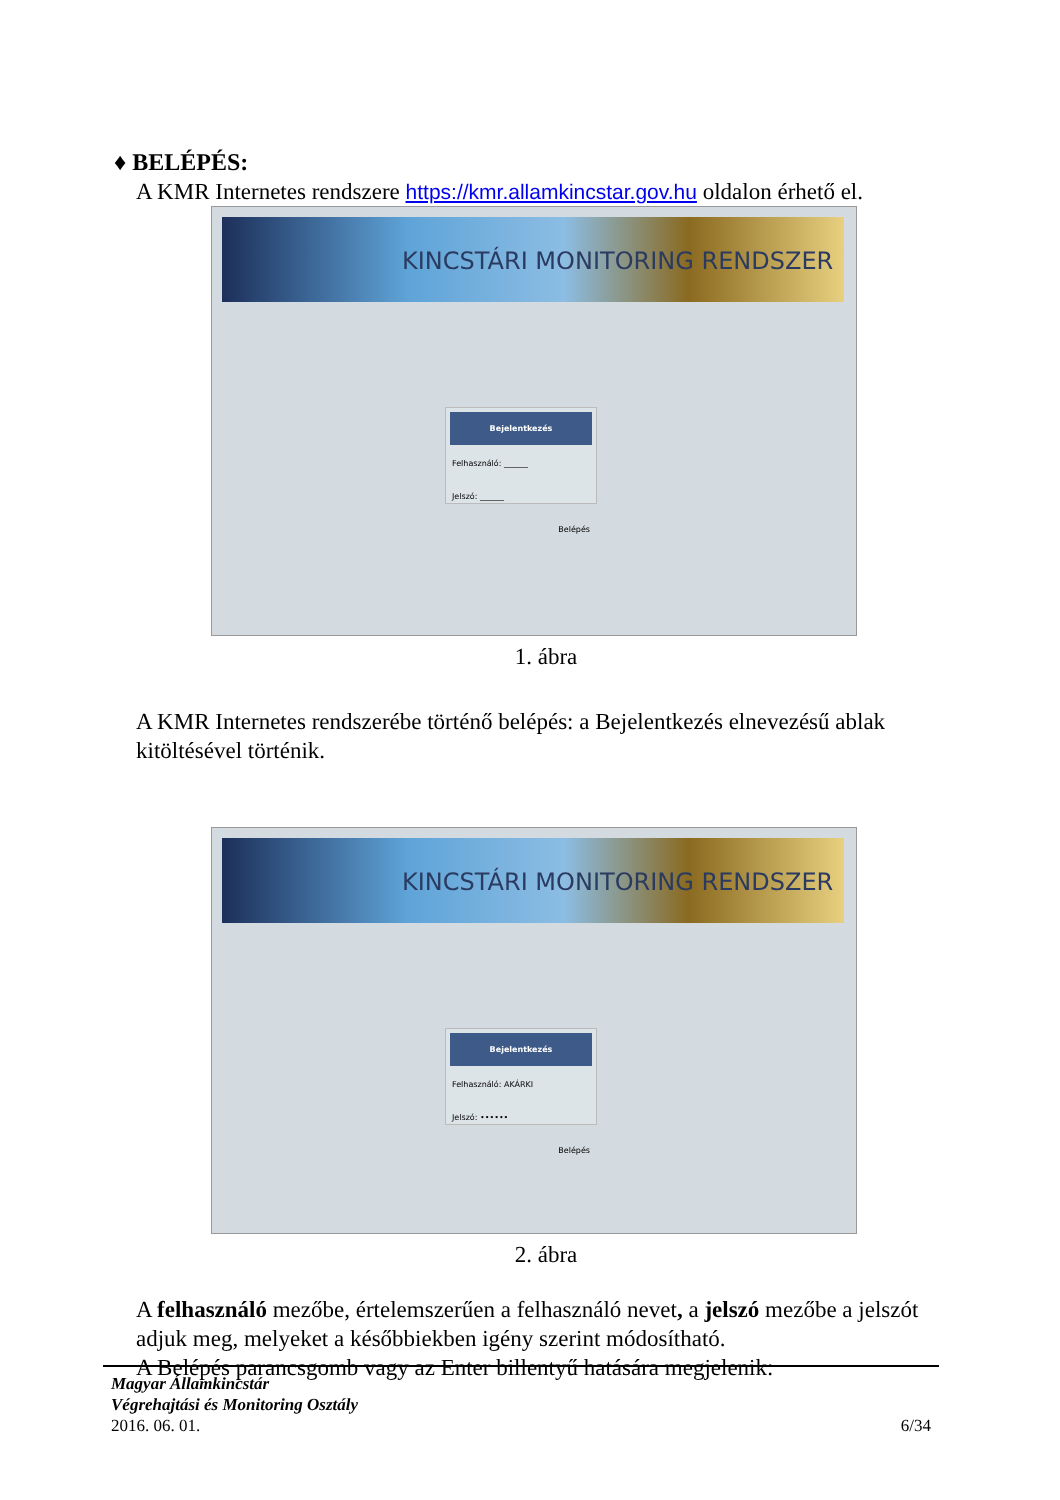♦ BELÉPÉS:
A KMR Internetes rendszere https://kmr.allamkincstar.gov.hu oldalon érhető el.
KINCSTÁRI MONITORING RENDSZER
Bejelentkezés
Felhasználó: ______
Jelszó: ______
Belépés
1. ábra
A KMR Internetes rendszerébe történő belépés: a Bejelentkezés elnevezésű ablak kitöltésével történik.
KINCSTÁRI MONITORING RENDSZER
Bejelentkezés
Felhasználó: AKÁRKI
Jelszó: ••••••
Belépés
2. ábra
A felhasználó mezőbe, értelemszerűen a felhasználó nevet, a jelszó mezőbe a jelszót adjuk meg, melyeket a későbbiekben igény szerint módosítható.
A Belépés parancsgomb vagy az Enter billentyű hatására megjelenik:
Magyar Államkincstár
Végrehajtási és Monitoring Osztály
2016. 06. 01. 6/34